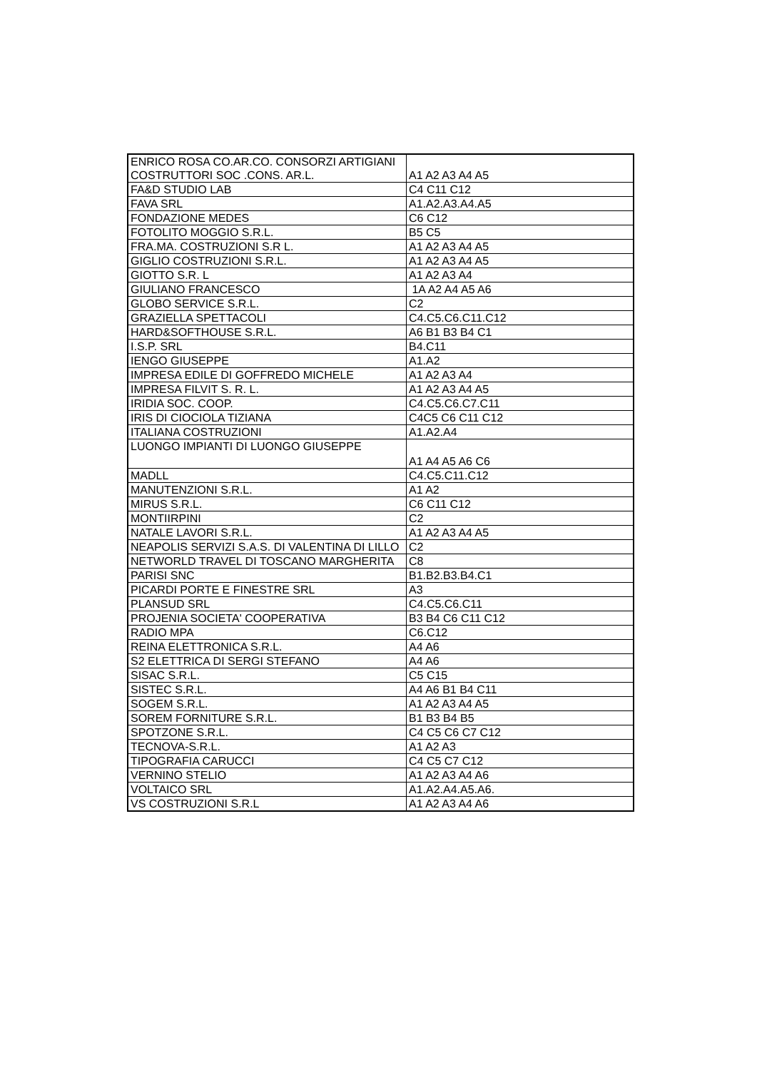| ENRICO ROSA CO.AR.CO. CONSORZI ARTIGIANI COSTRUTTORI SOC .CONS. AR.L. | A1 A2 A3 A4 A5 |
| FA&D STUDIO LAB | C4 C11 C12 |
| FAVA SRL | A1.A2.A3.A4.A5 |
| FONDAZIONE MEDES | C6 C12 |
| FOTOLITO MOGGIO S.R.L. | B5 C5 |
| FRA.MA. COSTRUZIONI S.R L. | A1 A2 A3 A4 A5 |
| GIGLIO COSTRUZIONI S.R.L. | A1 A2 A3 A4 A5 |
| GIOTTO S.R. L | A1 A2 A3 A4 |
| GIULIANO FRANCESCO | 1A A2 A4 A5 A6 |
| GLOBO SERVICE S.R.L. | C2 |
| GRAZIELLA SPETTACOLI | C4.C5.C6.C11.C12 |
| HARD&SOFTHOUSE S.R.L. | A6 B1 B3 B4 C1 |
| I.S.P. SRL | B4.C11 |
| IENGO GIUSEPPE | A1.A2 |
| IMPRESA EDILE DI GOFFREDO MICHELE | A1 A2 A3 A4 |
| IMPRESA FILVIT S. R. L. | A1 A2 A3 A4 A5 |
| IRIDIA SOC. COOP. | C4.C5.C6.C7.C11 |
| IRIS DI CIOCIOLA TIZIANA | C4C5 C6 C11 C12 |
| ITALIANA COSTRUZIONI | A1.A2.A4 |
| LUONGO IMPIANTI DI LUONGO GIUSEPPE | A1 A4 A5 A6 C6 |
| MADLL | C4.C5.C11.C12 |
| MANUTENZIONI S.R.L. | A1 A2 |
| MIRUS S.R.L. | C6 C11 C12 |
| MONTIIRPINI | C2 |
| NATALE LAVORI S.R.L. | A1 A2 A3 A4 A5 |
| NEAPOLIS SERVIZI S.A.S. DI VALENTINA DI LILLO | C2 |
| NETWORLD TRAVEL DI TOSCANO MARGHERITA | C8 |
| PARISI SNC | B1.B2.B3.B4.C1 |
| PICARDI PORTE E FINESTRE SRL | A3 |
| PLANSUD SRL | C4.C5.C6.C11 |
| PROJENIA SOCIETA' COOPERATIVA | B3 B4 C6 C11 C12 |
| RADIO MPA | C6.C12 |
| REINA ELETTRONICA S.R.L. | A4 A6 |
| S2 ELETTRICA DI SERGI STEFANO | A4 A6 |
| SISAC S.R.L. | C5 C15 |
| SISTEC S.R.L. | A4 A6 B1 B4 C11 |
| SOGEM S.R.L. | A1 A2 A3 A4 A5 |
| SOREM FORNITURE S.R.L. | B1 B3 B4 B5 |
| SPOTZONE S.R.L. | C4 C5 C6 C7 C12 |
| TECNOVA-S.R.L. | A1 A2 A3 |
| TIPOGRAFIA CARUCCI | C4 C5 C7 C12 |
| VERNINO STELIO | A1 A2 A3 A4 A6 |
| VOLTAICO SRL | A1.A2.A4.A5.A6. |
| VS COSTRUZIONI S.R.L | A1 A2 A3 A4 A6 |